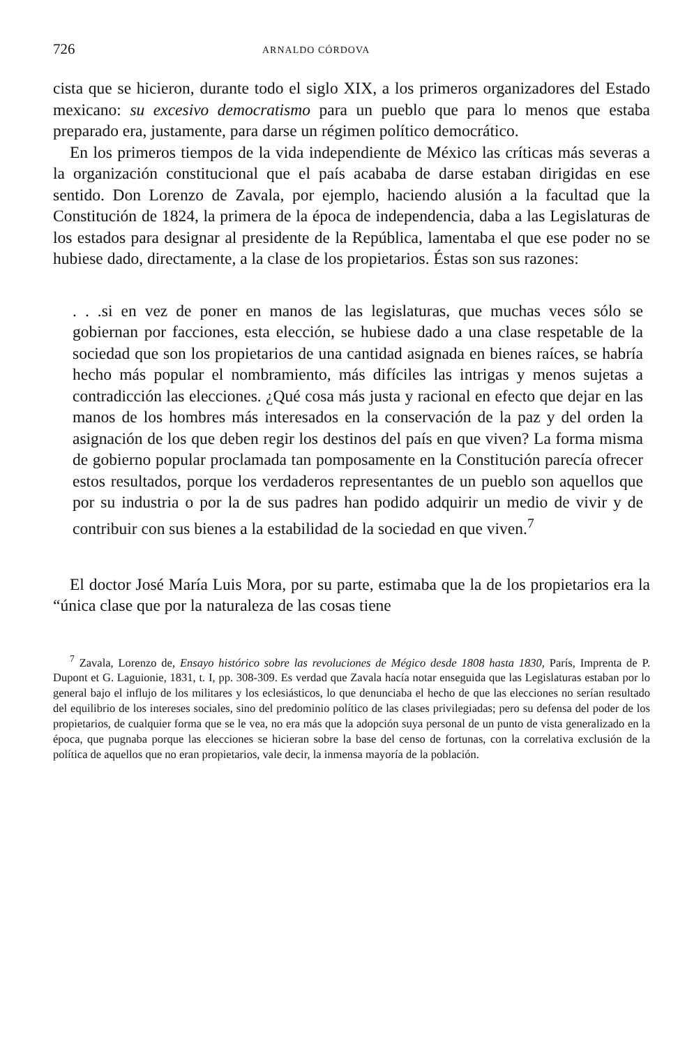726 ARNALDO CÓRDOVA
cista que se hicieron, durante todo el siglo XIX, a los primeros organizadores del Estado mexicano: su excesivo democratismo para un pueblo que para lo menos que estaba preparado era, justamente, para darse un régimen político democrático.
En los primeros tiempos de la vida independiente de México las críticas más severas a la organización constitucional que el país acababa de darse estaban dirigidas en ese sentido. Don Lorenzo de Zavala, por ejemplo, haciendo alusión a la facultad que la Constitución de 1824, la primera de la época de independencia, daba a las Legislaturas de los estados para designar al presidente de la República, lamentaba el que ese poder no se hubiese dado, directamente, a la clase de los propietarios. Éstas son sus razones:
. . .si en vez de poner en manos de las legislaturas, que muchas veces sólo se gobiernan por facciones, esta elección, se hubiese dado a una clase respetable de la sociedad que son los propietarios de una cantidad asignada en bienes raíces, se habría hecho más popular el nombramiento, más difíciles las intrigas y menos sujetas a contradicción las elecciones. ¿Qué cosa más justa y racional en efecto que dejar en las manos de los hombres más interesados en la conservación de la paz y del orden la asignación de los que deben regir los destinos del país en que viven? La forma misma de gobierno popular proclamada tan pomposamente en la Constitución parecía ofrecer estos resultados, porque los verdaderos representantes de un pueblo son aquellos que por su industria o por la de sus padres han podido adquirir un medio de vivir y de contribuir con sus bienes a la estabilidad de la sociedad en que viven.<sup>7</sup>
El doctor José María Luis Mora, por su parte, estimaba que la de los propietarios era la “única clase que por la naturaleza de las cosas tiene
<sup>7</sup> Zavala, Lorenzo de, Ensayo histórico sobre las revoluciones de Mégico desde 1808 hasta 1830, París, Imprenta de P. Dupont et G. Laguionie, 1831, t. I, pp. 308-309. Es verdad que Zavala hacía notar enseguida que las Legislaturas estaban por lo general bajo el influjo de los militares y los eclesiásticos, lo que denunciaba el hecho de que las elecciones no serían resultado del equilibrio de los intereses sociales, sino del predominio político de las clases privilegiadas; pero su defensa del poder de los propietarios, de cualquier forma que se le vea, no era más que la adopción suya personal de un punto de vista generalizado en la época, que pugnaba porque las elecciones se hicieran sobre la base del censo de fortunas, con la correlativa exclusión de la política de aquellos que no eran propietarios, vale decir, la inmensa mayoría de la población.